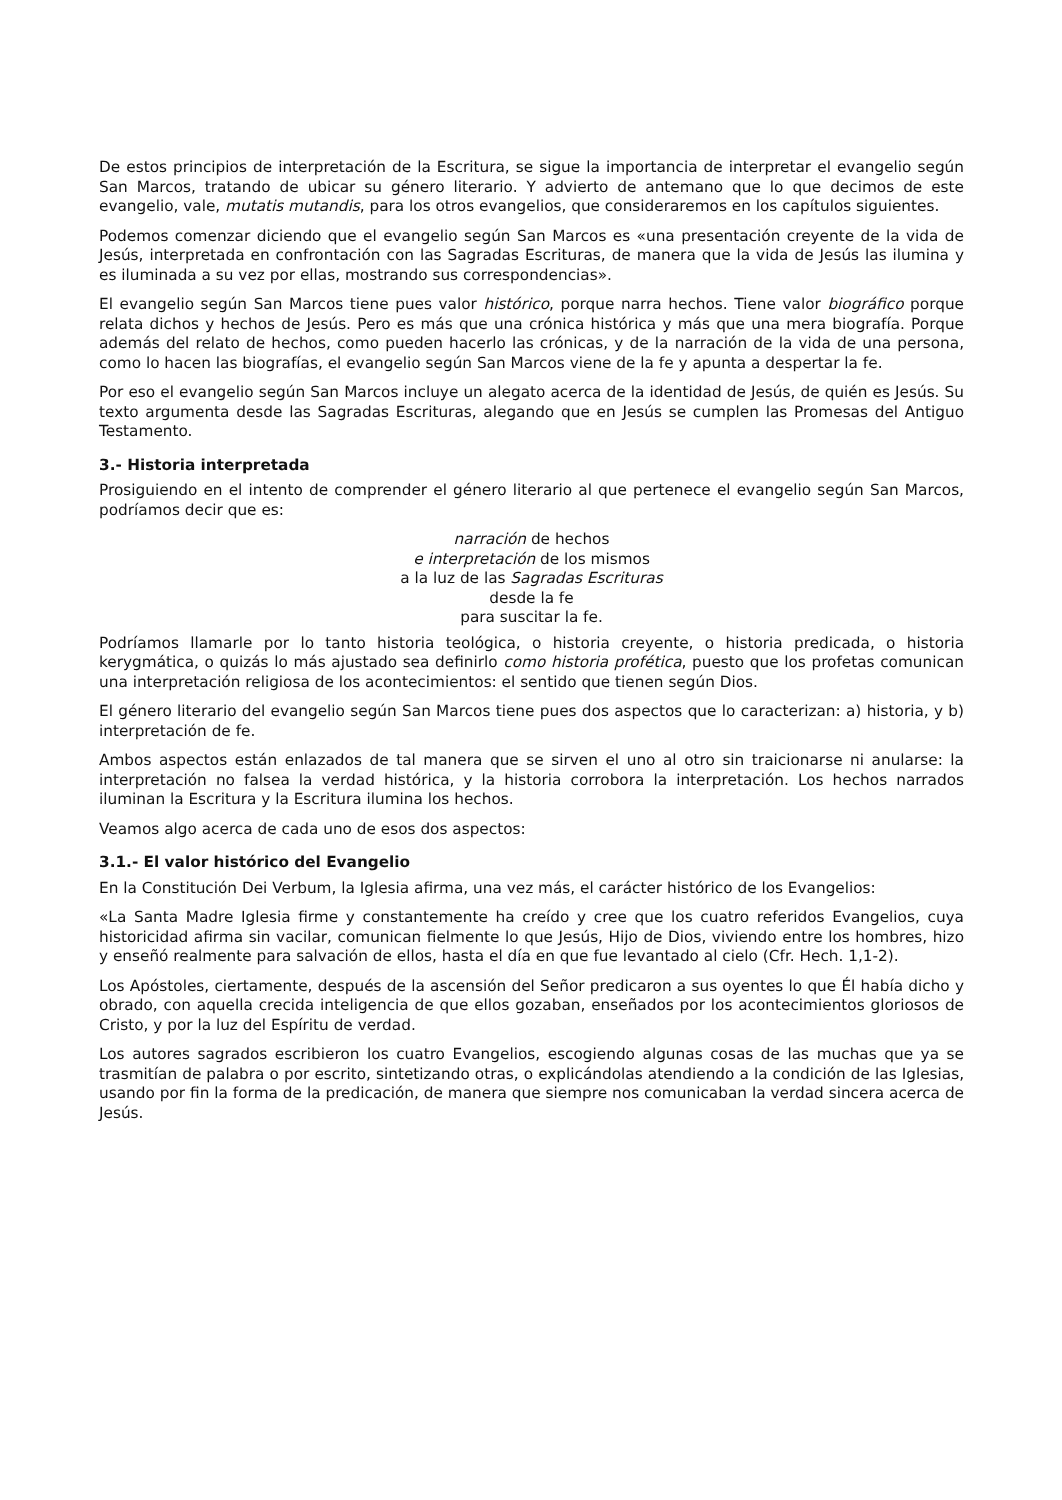De estos principios de interpretación de la Escritura, se sigue la importancia de interpretar el evangelio según San Marcos, tratando de ubicar su género literario. Y advierto de antemano que lo que decimos de este evangelio, vale, mutatis mutandis, para los otros evangelios, que consideraremos en los capítulos siguientes.
Podemos comenzar diciendo que el evangelio según San Marcos es «una presentación creyente de la vida de Jesús, interpretada en confrontación con las Sagradas Escrituras, de manera que la vida de Jesús las ilumina y es iluminada a su vez por ellas, mostrando sus correspondencias».
El evangelio según San Marcos tiene pues valor histórico, porque narra hechos. Tiene valor biográfico porque relata dichos y hechos de Jesús. Pero es más que una crónica histórica y más que una mera biografía. Porque además del relato de hechos, como pueden hacerlo las crónicas, y de la narración de la vida de una persona, como lo hacen las biografías, el evangelio según San Marcos viene de la fe y apunta a despertar la fe.
Por eso el evangelio según San Marcos incluye un alegato acerca de la identidad de Jesús, de quién es Jesús. Su texto argumenta desde las Sagradas Escrituras, alegando que en Jesús se cumplen las Promesas del Antiguo Testamento.
3.- Historia interpretada
Prosiguiendo en el intento de comprender el género literario al que pertenece el evangelio según San Marcos, podríamos decir que es:
narración de hechos
e interpretación de los mismos
a la luz de las Sagradas Escrituras
desde la fe
para suscitar la fe.
Podríamos llamarle por lo tanto historia teológica, o historia creyente, o historia predicada, o historia kerygmática, o quizás lo más ajustado sea definirlo como historia profética, puesto que los profetas comunican una interpretación religiosa de los acontecimientos: el sentido que tienen según Dios.
El género literario del evangelio según San Marcos tiene pues dos aspectos que lo caracterizan: a) historia, y b) interpretación de fe.
Ambos aspectos están enlazados de tal manera que se sirven el uno al otro sin traicionarse ni anularse: la interpretación no falsea la verdad histórica, y la historia corrobora la interpretación. Los hechos narrados iluminan la Escritura y la Escritura ilumina los hechos.
Veamos algo acerca de cada uno de esos dos aspectos:
3.1.- El valor histórico del Evangelio
En la Constitución Dei Verbum, la Iglesia afirma, una vez más, el carácter histórico de los Evangelios:
«La Santa Madre Iglesia firme y constantemente ha creído y cree que los cuatro referidos Evangelios, cuya historicidad afirma sin vacilar, comunican fielmente lo que Jesús, Hijo de Dios, viviendo entre los hombres, hizo y enseñó realmente para salvación de ellos, hasta el día en que fue levantado al cielo (Cfr. Hech. 1,1-2).
Los Apóstoles, ciertamente, después de la ascensión del Señor predicaron a sus oyentes lo que Él había dicho y obrado, con aquella crecida inteligencia de que ellos gozaban, enseñados por los acontecimientos gloriosos de Cristo, y por la luz del Espíritu de verdad.
Los autores sagrados escribieron los cuatro Evangelios, escogiendo algunas cosas de las muchas que ya se trasmitían de palabra o por escrito, sintetizando otras, o explicándolas atendiendo a la condición de las Iglesias, usando por fin la forma de la predicación, de manera que siempre nos comunicaban la verdad sincera acerca de Jesús.